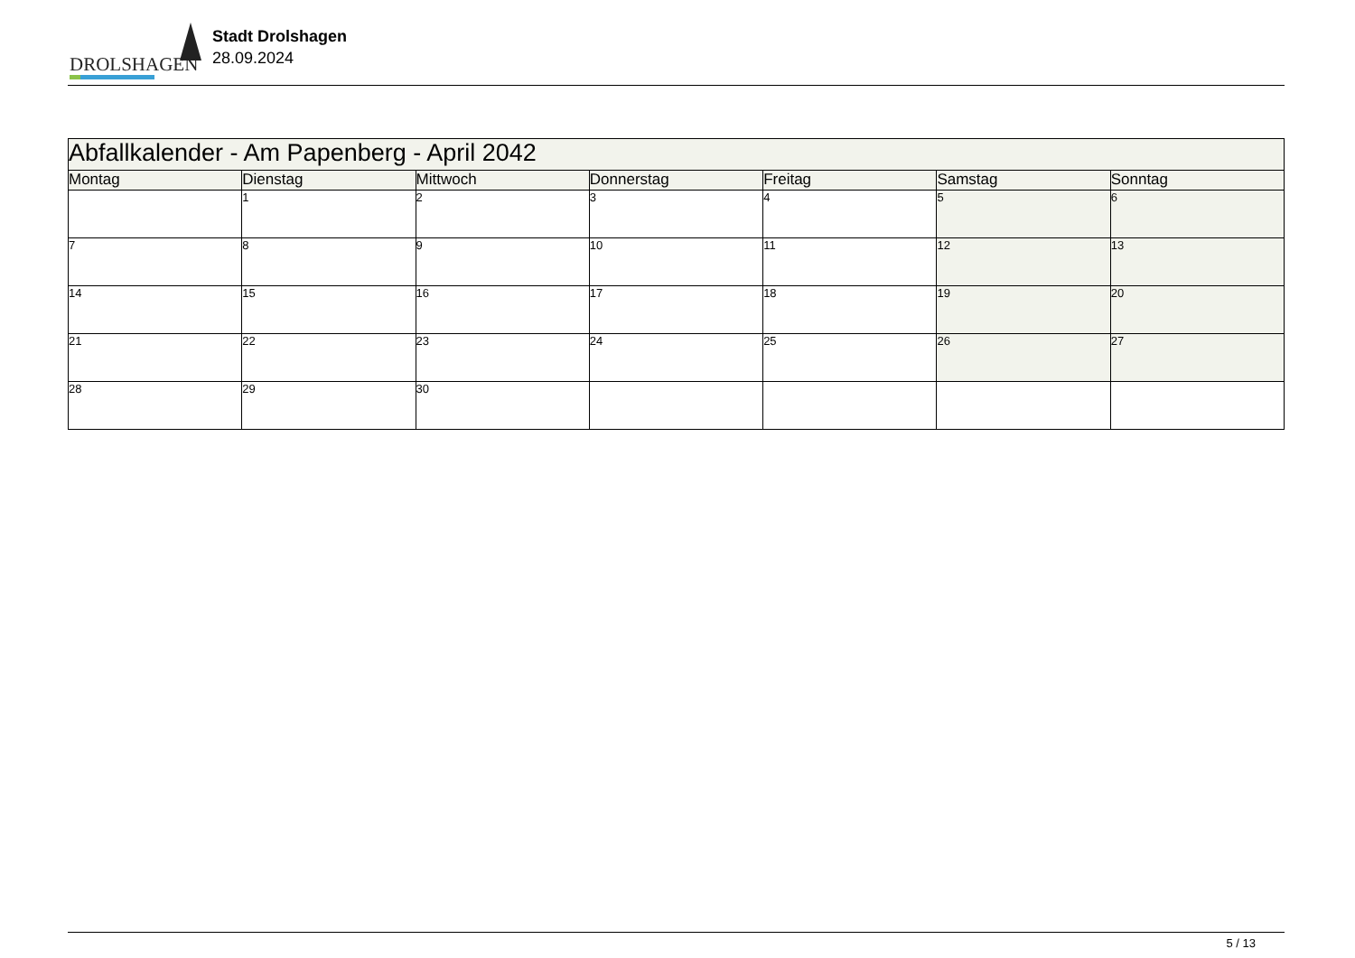DROLSHAGEN
Stadt Drolshagen
28.09.2024
| Abfallkalender - Am Papenberg - April 2042 | | | | | | |
| --- | --- | --- | --- | --- | --- | --- |
| Montag | Dienstag | Mittwoch | Donnerstag | Freitag | Samstag | Sonntag |
| | 1 | 2 | 3 | 4 | 5 | 6 |
| 7 | 8 | 9 | 10 | 11 | 12 | 13 |
| 14 | 15 | 16 | 17 | 18 | 19 | 20 |
| 21 | 22 | 23 | 24 | 25 | 26 | 27 |
| 28 | 29 | 30 | | | | |
5 / 13